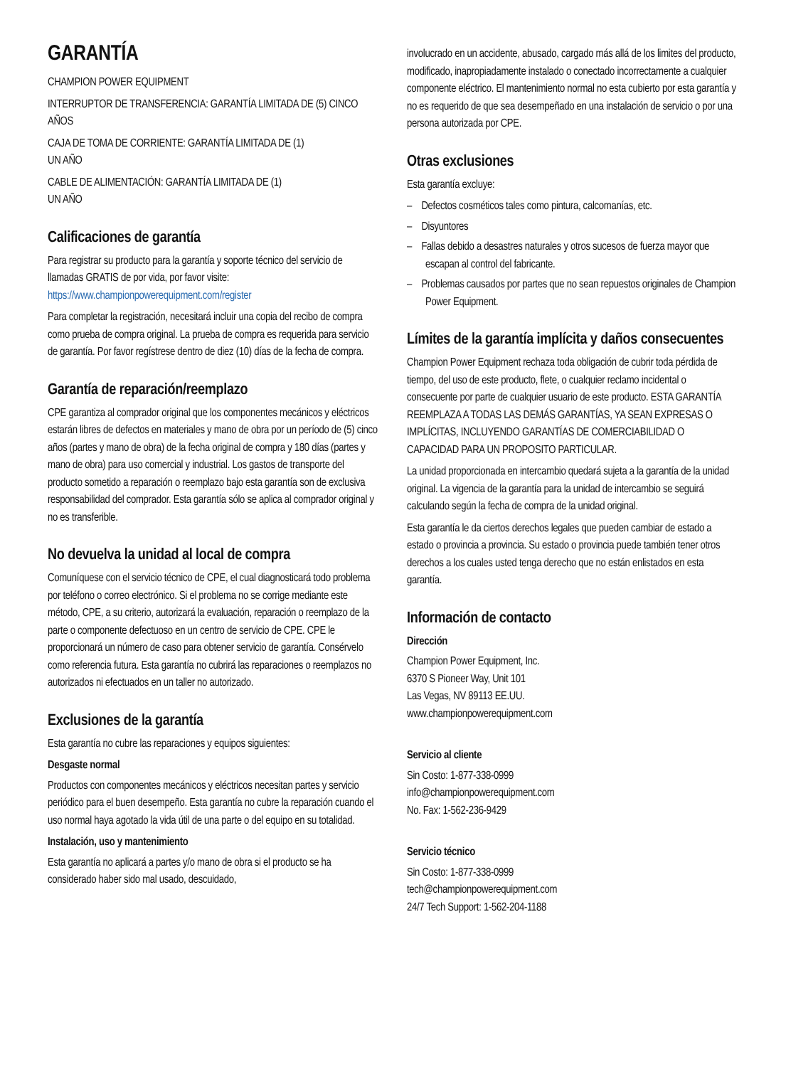GARANTÍA
CHAMPION POWER EQUIPMENT
INTERRUPTOR DE TRANSFERENCIA: GARANTÍA LIMITADA DE (5) CINCO AÑOS
CAJA DE TOMA DE CORRIENTE: GARANTÍA LIMITADA DE (1)
UN AÑO
CABLE DE ALIMENTACIÓN: GARANTÍA LIMITADA DE (1)
UN AÑO
Calificaciones de garantía
Para registrar su producto para la garantía y soporte técnico del servicio de llamadas GRATIS de por vida, por favor visite: https://www.championpowerequipment.com/register
Para completar la registración, necesitará incluir una copia del recibo de compra como prueba de compra original. La prueba de compra es requerida para servicio de garantía. Por favor regístrese dentro de diez (10) días de la fecha de compra.
Garantía de reparación/reemplazo
CPE garantiza al comprador original que los componentes mecánicos y eléctricos estarán libres de defectos en materiales y mano de obra por un período de (5) cinco años (partes y mano de obra) de la fecha original de compra y 180 días (partes y mano de obra) para uso comercial y industrial. Los gastos de transporte del producto sometido a reparación o reemplazo bajo esta garantía son de exclusiva responsabilidad del comprador. Esta garantía sólo se aplica al comprador original y no es transferible.
No devuelva la unidad al local de compra
Comuníquese con el servicio técnico de CPE, el cual diagnosticará todo problema por teléfono o correo electrónico. Si el problema no se corrige mediante este método, CPE, a su criterio, autorizará la evaluación, reparación o reemplazo de la parte o componente defectuoso en un centro de servicio de CPE. CPE le proporcionará un número de caso para obtener servicio de garantía. Consérvelo como referencia futura. Esta garantía no cubrirá las reparaciones o reemplazos no autorizados ni efectuados en un taller no autorizado.
Exclusiones de la garantía
Esta garantía no cubre las reparaciones y equipos siguientes:
Desgaste normal
Productos con componentes mecánicos y eléctricos necesitan partes y servicio periódico para el buen desempeño. Esta garantía no cubre la reparación cuando el uso normal haya agotado la vida útil de una parte o del equipo en su totalidad.
Instalación, uso y mantenimiento
Esta garantía no aplicará a partes y/o mano de obra si el producto se ha considerado haber sido mal usado, descuidado,
involucrado en un accidente, abusado, cargado más allá de los limites del producto, modificado, inapropiadamente instalado o conectado incorrectamente a cualquier componente eléctrico. El mantenimiento normal no esta cubierto por esta garantía y no es requerido de que sea desempeñado en una instalación de servicio o por una persona autorizada por CPE.
Otras exclusiones
Esta garantía excluye:
– Defectos cosméticos tales como pintura, calcomanías, etc.
– Disyuntores
– Fallas debido a desastres naturales y otros sucesos de fuerza mayor que escapan al control del fabricante.
– Problemas causados por partes que no sean repuestos originales de Champion Power Equipment.
Límites de la garantía implícita y daños consecuentes
Champion Power Equipment rechaza toda obligación de cubrir toda pérdida de tiempo, del uso de este producto, flete, o cualquier reclamo incidental o consecuente por parte de cualquier usuario de este producto. ESTA GARANTÍA REEMPLAZA A TODAS LAS DEMÁS GARANTÍAS, YA SEAN EXPRESAS O IMPLÍCITAS, INCLUYENDO GARANTÍAS DE COMERCIABILIDAD O CAPACIDAD PARA UN PROPOSITO PARTICULAR.
La unidad proporcionada en intercambio quedará sujeta a la garantía de la unidad original. La vigencia de la garantía para la unidad de intercambio se seguirá calculando según la fecha de compra de la unidad original.
Esta garantía le da ciertos derechos legales que pueden cambiar de estado a estado o provincia a provincia. Su estado o provincia puede también tener otros derechos a los cuales usted tenga derecho que no están enlistados en esta garantía.
Información de contacto
Dirección
Champion Power Equipment, Inc.
6370 S Pioneer Way, Unit 101
Las Vegas, NV 89113 EE.UU.
www.championpowerequipment.com
Servicio al cliente
Sin Costo: 1-877-338-0999
info@championpowerequipment.com
No. Fax: 1-562-236-9429
Servicio técnico
Sin Costo: 1-877-338-0999
tech@championpowerequipment.com
24/7 Tech Support: 1-562-204-1188